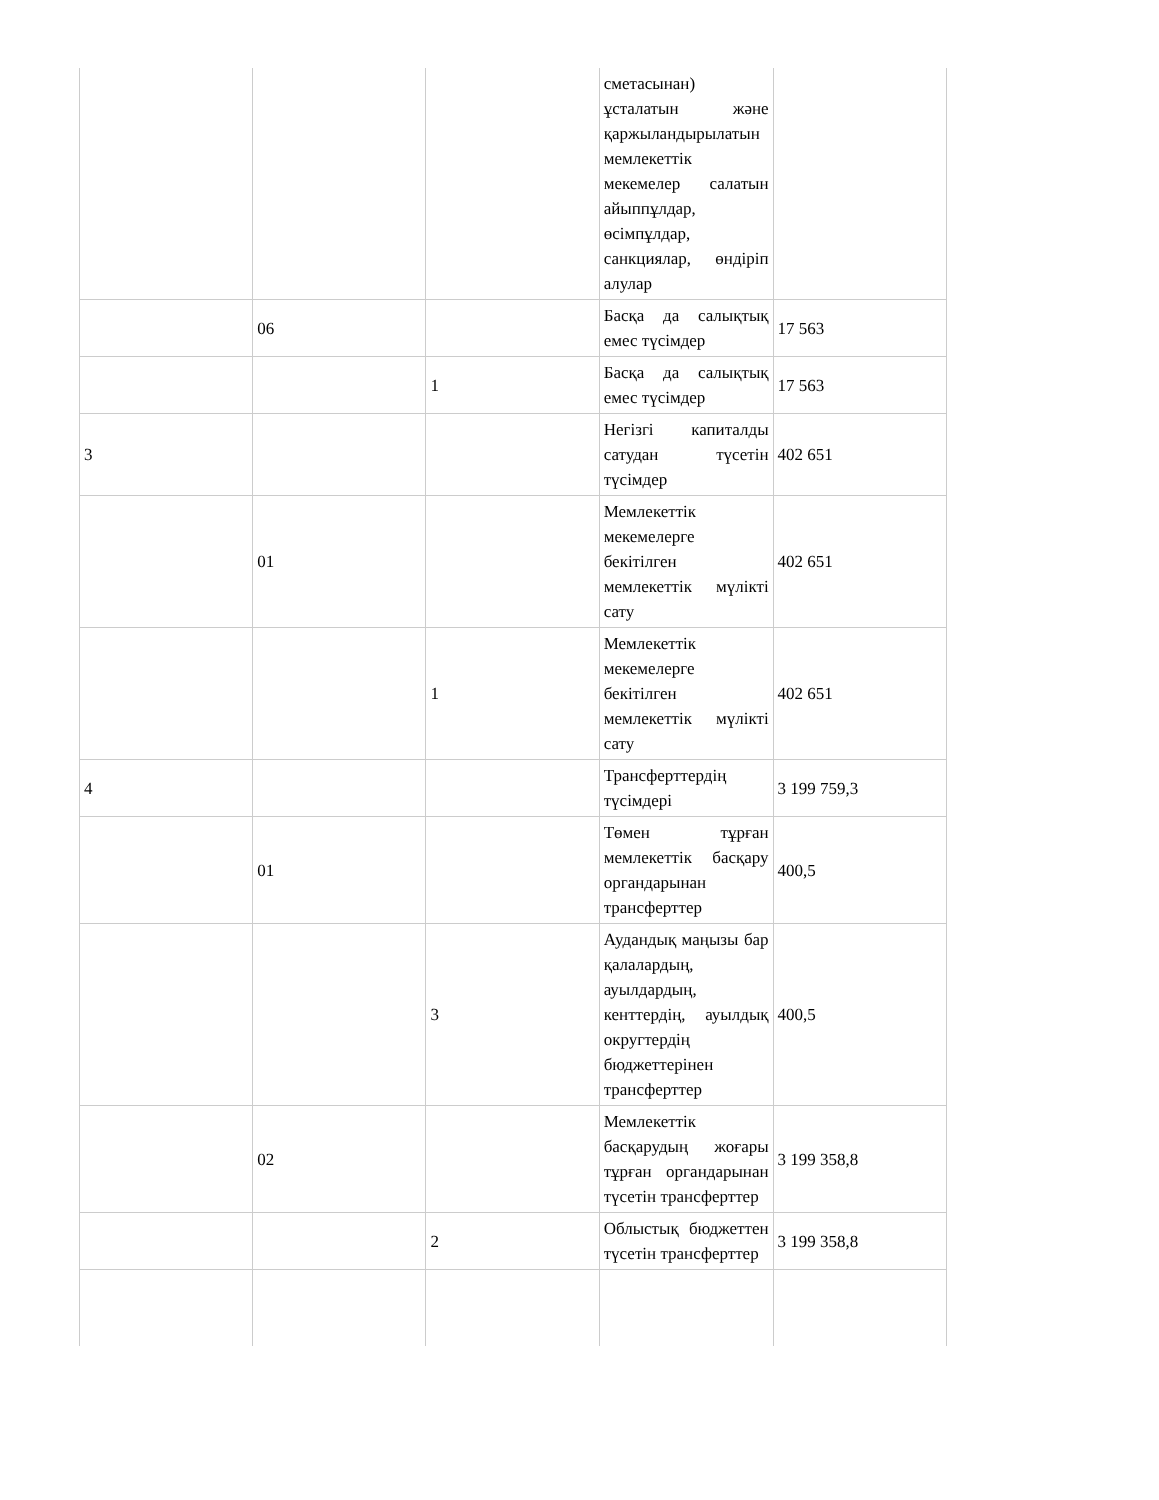| | | | сметасынан) ұсталатын және қаржыландырылатын мемлекеттік мекемелер салатын айыппұлдар, өсімпұлдар, санкциялар, өндіріп алулар | |
| | 06 | | Басқа да салықтық емес түсімдер | 17 563 |
| | | 1 | Басқа да салықтық емес түсімдер | 17 563 |
| 3 | | | Негізгі капиталды сатудан түсетін түсімдер | 402 651 |
| | 01 | | Мемлекеттік мекемелерге бекітілген мемлекеттік мүлікті сату | 402 651 |
| | | 1 | Мемлекеттік мекемелерге бекітілген мемлекеттік мүлікті сату | 402 651 |
| 4 | | | Трансферттердің түсімдері | 3 199 759,3 |
| | 01 | | Төмен тұрған мемлекеттік басқару органдарынан трансферттер | 400,5 |
| | | 3 | Аудандық маңызы бар қалалардың, ауылдардың, кенттердің, ауылдық округтердің бюджеттерінен трансферттер | 400,5 |
| | 02 | | Мемлекеттік басқарудың жоғары тұрған органдарынан түсетін трансферттер | 3 199 358,8 |
| | | 2 | Облыстық бюджеттен түсетін трансферттер | 3 199 358,8 |